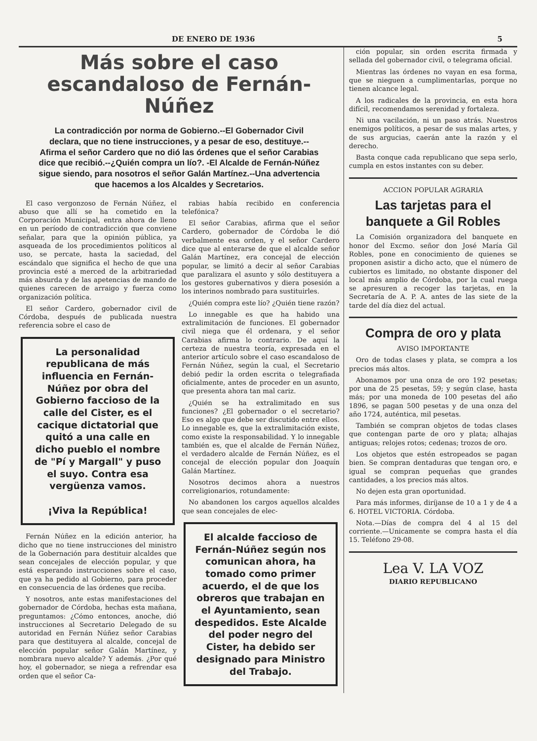DE ENERO DE 1936 5
Más sobre el caso escandaloso de Fernán-Núñez
La contradicción por norma de Gobierno.--El Gobernador Civil declara, que no tiene instrucciones, y a pesar de eso, destituye.--Afirma el señor Cardero que no dió las órdenes que el señor Carabias dice que recibió.--¿Quién compra un lío?. -El Alcalde de Fernán-Núñez sigue siendo, para nosotros el señor Galán Martínez.--Una advertencia que hacemos a los Alcaldes y Secretarios.
El caso vergonzoso de Fernán Núñez, el abuso que allí se ha cometido en la Corporación Municipal, entra ahora de lleno en un período de contradicción que conviene señalar, para que la opinión pública, ya asqueada de los procedimientos políticos al uso, se percate, hasta la saciedad, del escándalo que significa el hecho de que una provincia esté a merced de la arbitrariedad más absurda y de las apetencias de mando de quienes carecen de arraigo y fuerza como organización política.
El señor Cardero, gobernador civil de Córdoba, después de publicada nuestra referencia sobre el caso de
La personalidad republicana de más influencia en Fernán-Núñez por obra del Gobierno faccioso de la calle del Cister, es el cacique dictatorial que quitó a una calle en dicho pueblo el nombre de "Pí y Margall" y puso el suyo. Contra esa vergüenza vamos.
¡Viva la República!
Fernán Núñez en la edición anterior, ha dicho que no tiene instrucciones del ministro de la Gobernación para destituir alcaldes que sean concejales de elección popular, y que está esperando instrucciones sobre el caso, que ya ha pedido al Gobierno, para proceder en consecuencia de las órdenes que reciba.
Y nosotros, ante estas manifestaciones del gobernador de Córdoba, hechas esta mañana, preguntamos: ¿Cómo entonces, anoche, dió instrucciones al Secretario Delegado de su autoridad en Fernán Núñez señor Carabias para que destituyera al alcalde, concejal de elección popular señor Galán Martínez, y nombrara nuevo alcalde? Y además. ¿Por qué hoy, el gobernador, se niega a refrendar esa orden que el señor Ca-
rabias había recibido en conferencia telefónica?
El señor Carabias, afirma que el señor Cardero, gobernador de Córdoba le dió verbalmente esa orden, y el señor Cardero dice que al enterarse de que el alcalde señor Galán Martínez, era concejal de elección popular, se limitó a decir al señor Carabias que paralizara el asunto y sólo destituyera a los gestores gubernativos y diera posesión a los interinos nombrado para sustituirles.
¿Quién compra este lío? ¿Quién tiene razón?
Lo innegable es que ha habido una extralimitación de funciones. El gobernador civil niega que él ordenara, y el señor Carabias afirma lo contrario. De aquí la certeza de nuestra teoría, expresada en el anterior artículo sobre el caso escandaloso de Fernán Núñez, según la cual, el Secretario debió pedir la orden escrita o telegrafiada oficialmente, antes de proceder en un asunto, que presenta ahora tan mal cariz.
¿Quién se ha extralimitado en sus funciones? ¿El gobernador o el secretario? Eso es algo que debe ser discutido entre ellos. Lo innegable es, que la extralimitación existe, como existe la responsabilidad. Y lo innegable también es, que el alcalde de Fernán Núñez, el verdadero alcalde de Fernán Núñez, es el concejal de elección popular don Joaquín Galán Martínez.
Nosotros decimos ahora a nuestros correligionarios, rotundamente:
No abandonen los cargos aquellos alcaldes que sean concejales de elec-
El alcalde faccioso de Fernán-Núñez según nos comunican ahora, ha tomado como primer acuerdo, el de que los obreros que trabajan en el Ayuntamiento, sean despedidos. Este Alcalde del poder negro del Cister, ha debido ser designado para Ministro del Trabajo.
ción popular, sin orden escrita firmada y sellada del gobernador civil, o telegrama oficial.
Mientras las órdenes no vayan en esa forma, que se nieguen a cumplimentarlas, porque no tienen alcance legal.
A los radicales de la provincia, en esta hora difícil, recomendamos serenidad y fortaleza.
Ni una vacilación, ni un paso atrás. Nuestros enemigos políticos, a pesar de sus malas artes, y de sus argucias, caerán ante la razón y el derecho.
Basta conque cada republicano que sepa serlo, cumpla en estos instantes con su deber.
ACCION POPULAR AGRARIA
Las tarjetas para el banquete a Gil Robles
La Comisión organizadora del banquete en honor del Excmo. señor don José María Gil Robles, pone en conocimiento de quienes se proponen asistir a dicho acto, que el número de cubiertos es limitado, no obstante disponer del local más amplio de Córdoba, por la cual ruega se apresuren a recoger las tarjetas, en la Secretaría de A. P. A. antes de las siete de la tarde del día diez del actual.
Compra de oro y plata
AVISO IMPORTANTE
Oro de todas clases y plata, se compra a los precios más altos.
Abonamos por una onza de oro 192 pesetas; por una de 25 pesetas, 59; y según clase, hasta más; por una moneda de 100 pesetas del año 1896, se pagan 500 pesetas y de una onza del año 1724, auténtica, mil pesetas.
También se compran objetos de todas clases que contengan parte de oro y plata; alhajas antiguas; relojes rotos; cedenas; trozos de oro.
Los objetos que estén estropeados se pagan bien. Se compran dentaduras que tengan oro, e igual se compran pequeñas que grandes cantidades, a los precios más altos.
No dejen esta gran oportunidad.
Para más informes, diríjanse de 10 a 1 y de 4 a 6. HOTEL VICTORIA. Córdoba.
Nota.—Días de compra del 4 al 15 del corriente.—Unicamente se compra hasta el día 15. Teléfono 29-08.
Lea V. LA VOZ
DIARIO REPUBLICANO